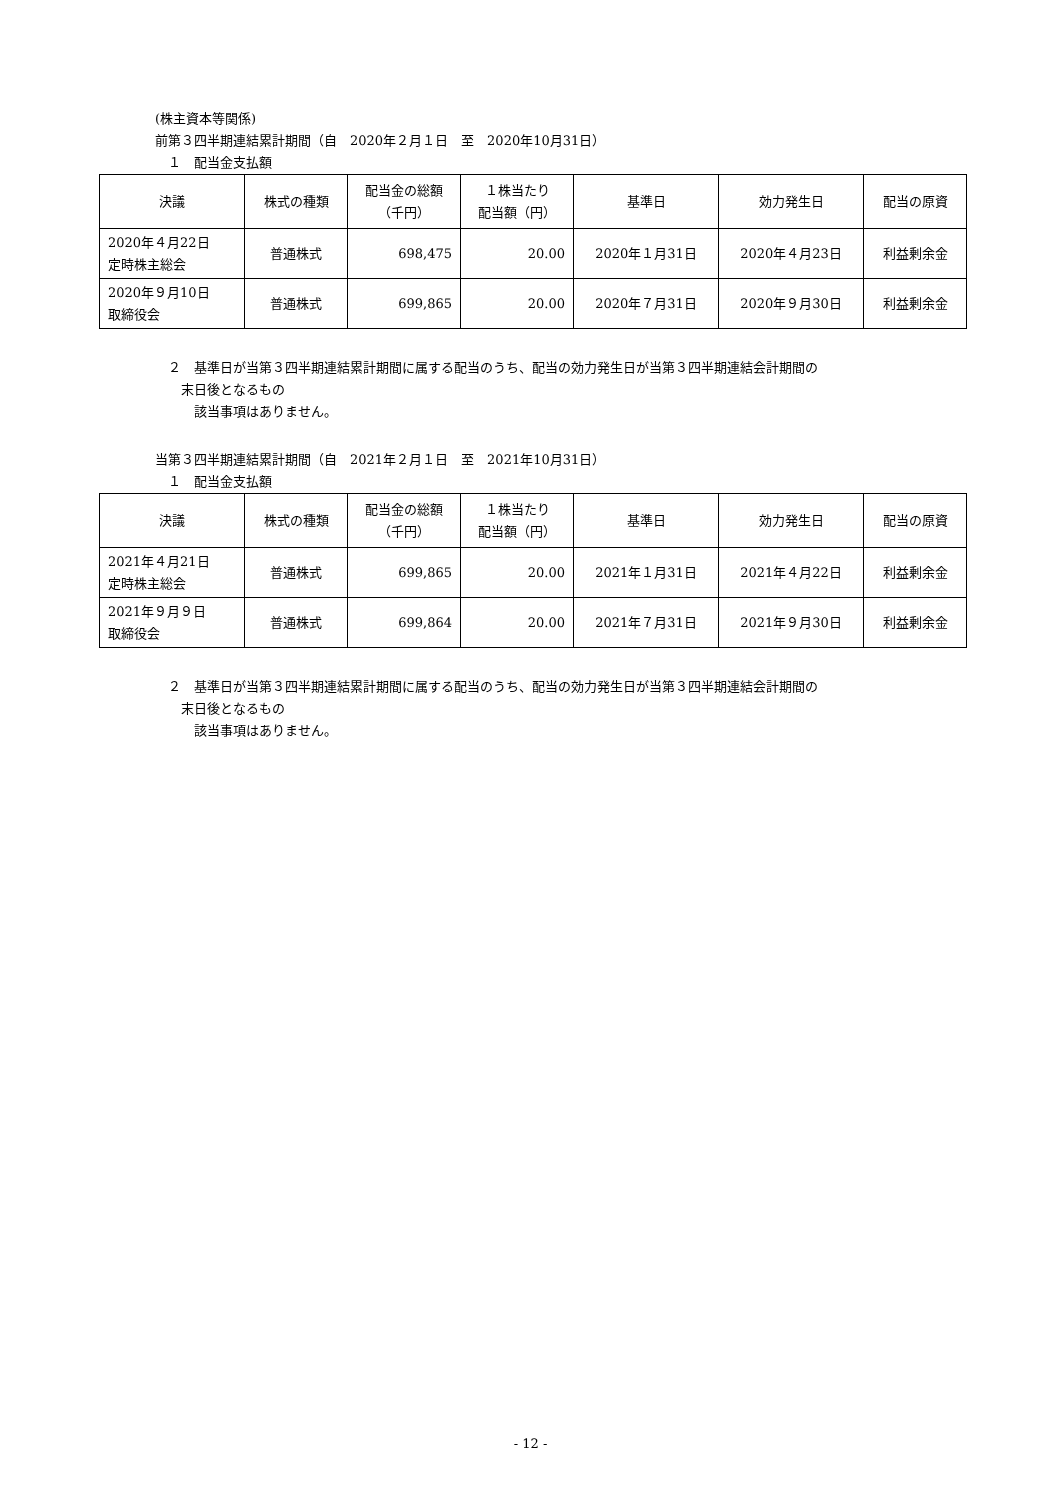(株主資本等関係)
前第３四半期連結累計期間（自　2020年２月１日　至　2020年10月31日）
　１　配当金支払額
| 決議 | 株式の種類 | 配当金の総額 （千円） | １株当たり 配当額（円） | 基準日 | 効力発生日 | 配当の原資 |
| --- | --- | --- | --- | --- | --- | --- |
| 2020年４月22日 定時株主総会 | 普通株式 | 698,475 | 20.00 | 2020年１月31日 | 2020年４月23日 | 利益剰余金 |
| 2020年９月10日 取締役会 | 普通株式 | 699,865 | 20.00 | 2020年７月31日 | 2020年９月30日 | 利益剰余金 |
　２　基準日が当第３四半期連結累計期間に属する配当のうち、配当の効力発生日が当第３四半期連結会計期間の
　　末日後となるもの
　　　該当事項はありません。
当第３四半期連結累計期間（自　2021年２月１日　至　2021年10月31日）
　１　配当金支払額
| 決議 | 株式の種類 | 配当金の総額 （千円） | １株当たり 配当額（円） | 基準日 | 効力発生日 | 配当の原資 |
| --- | --- | --- | --- | --- | --- | --- |
| 2021年４月21日 定時株主総会 | 普通株式 | 699,865 | 20.00 | 2021年１月31日 | 2021年４月22日 | 利益剰余金 |
| 2021年９月９日 取締役会 | 普通株式 | 699,864 | 20.00 | 2021年７月31日 | 2021年９月30日 | 利益剰余金 |
　２　基準日が当第３四半期連結累計期間に属する配当のうち、配当の効力発生日が当第３四半期連結会計期間の
　　末日後となるもの
　　　該当事項はありません。
- 12 -